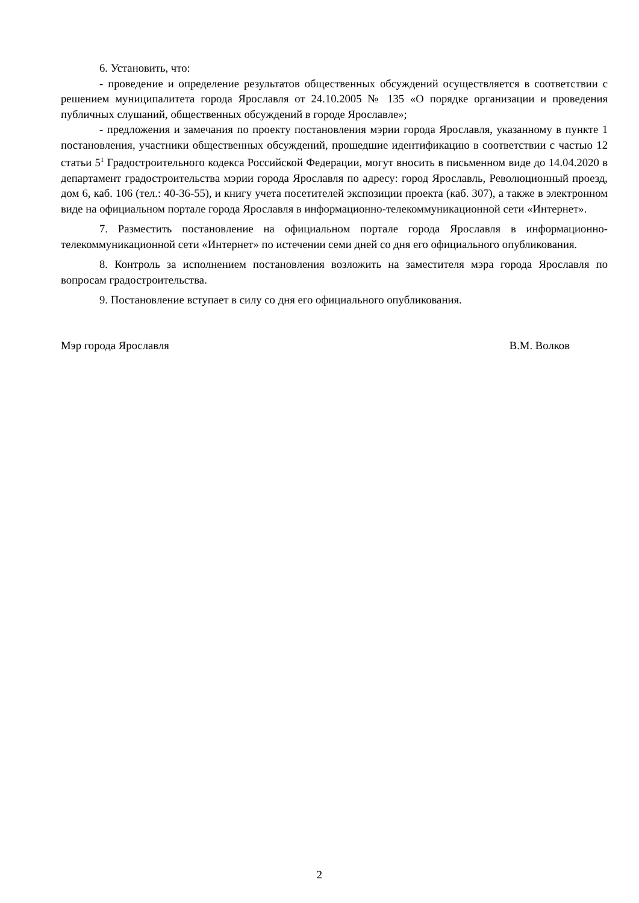6. Установить, что:
- проведение и определение результатов общественных обсуждений осуществляется в соответствии с решением муниципалитета города Ярославля от 24.10.2005 № 135 «О порядке организации и проведения публичных слушаний, общественных обсуждений в городе Ярославле»;
- предложения и замечания по проекту постановления мэрии города Ярославля, указанному в пункте 1 постановления, участники общественных обсуждений, прошедшие идентификацию в соответствии с частью 12 статьи 5<sup>1</sup> Градостроительного кодекса Российской Федерации, могут вносить в письменном виде до 14.04.2020 в департамент градостроительства мэрии города Ярославля по адресу: город Ярославль, Революционный проезд, дом 6, каб. 106 (тел.: 40-36-55), и книгу учета посетителей экспозиции проекта (каб. 307), а также в электронном виде на официальном портале города Ярославля в информационно-телекоммуникационной сети «Интернет».
7. Разместить постановление на официальном портале города Ярославля в информационно-телекоммуникационной сети «Интернет» по истечении семи дней со дня его официального опубликования.
8. Контроль за исполнением постановления возложить на заместителя мэра города Ярославля по вопросам градостроительства.
9. Постановление вступает в силу со дня его официального опубликования.
Мэр города Ярославля В.М. Волков
2